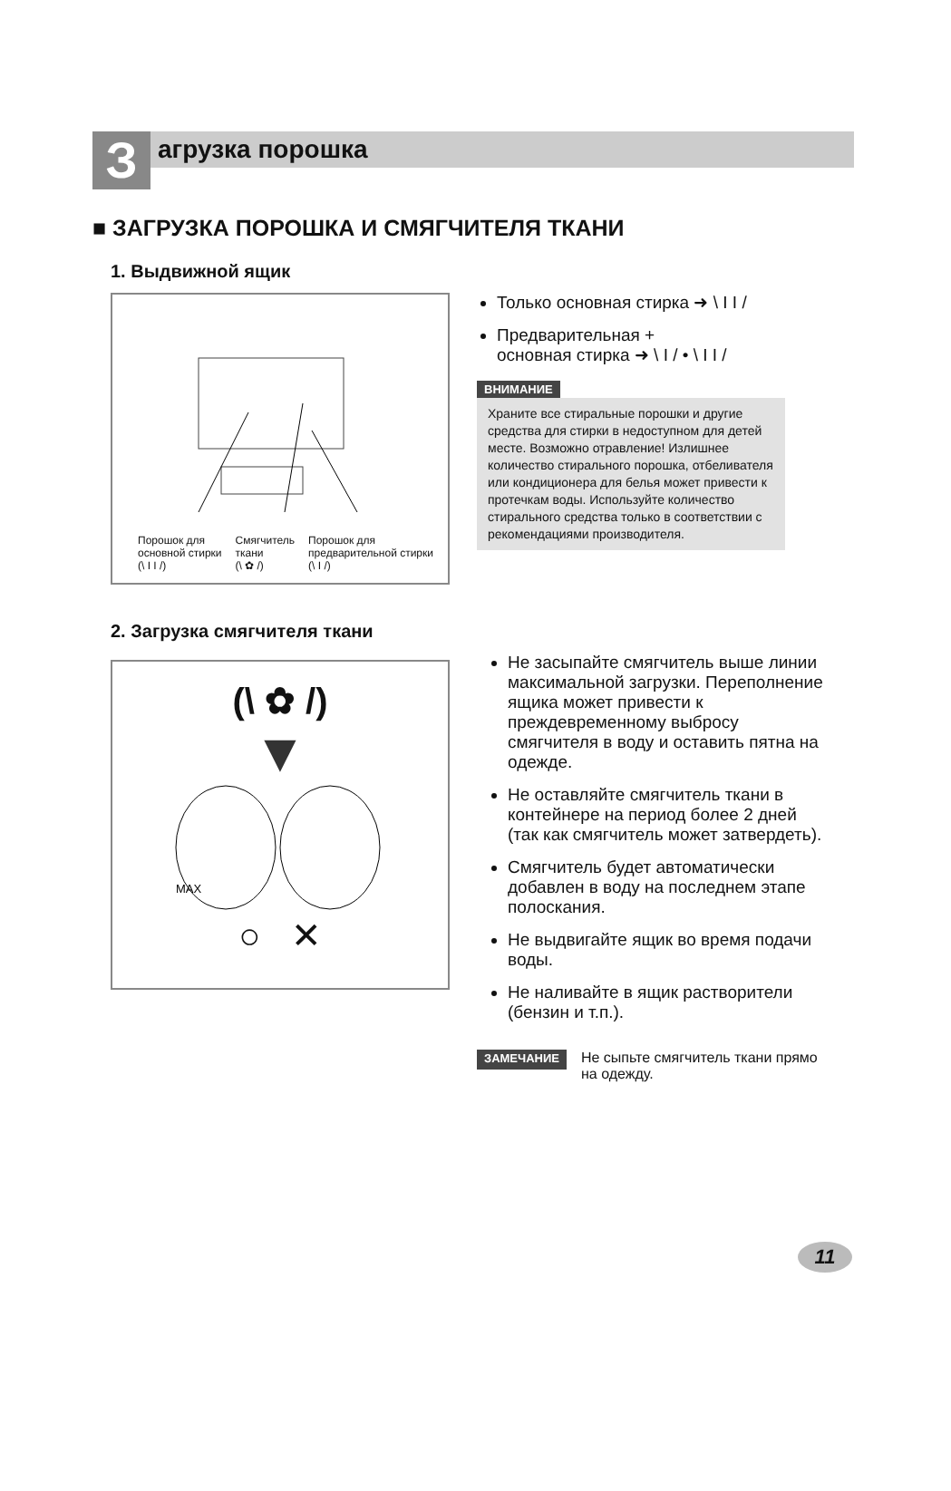З
агрузка порошка
■ ЗАГРУЗКА ПОРОШКА И СМЯГЧИТЕЛЯ ТКАНИ
1. Выдвижной ящик
Порошок для
основной стирки
(\ I I /)
Смягчитель
ткани
(\ ✿ /)
Порошок для
предварительной стирки
(\ I /)
Только основная стирка ➜ \ I I /
Предварительная +
основная стирка ➜ \ I / • \ I I /
ВНИМАНИЕ
Храните все стиральные порошки и другие средства для стирки в недоступном для детей месте. Возможно отравление! Излишнее количество стирального порошка, отбеливателя или кондиционера для белья может привести к протечкам воды. Используйте количество стирального средства только в соответствии с рекомендациями производителя.
2. Загрузка смягчителя ткани
(\ ✿ /)
▼
MAX
○ ✕
Не засыпайте смягчитель выше линии максимальной загрузки. Переполнение ящика может привести к преждевременному выбросу смягчителя в воду и оставить пятна на одежде.
Не оставляйте смягчитель ткани в контейнере на период более 2 дней (так как смягчитель может затвердеть).
Смягчитель будет автоматически добавлен в воду на последнем этапе полоскания.
Не выдвигайте ящик во время подачи воды.
Не наливайте в ящик растворители (бензин и т.п.).
ЗАМЕЧАНИЕ
Не сыпьте смягчитель ткани прямо на одежду.
11